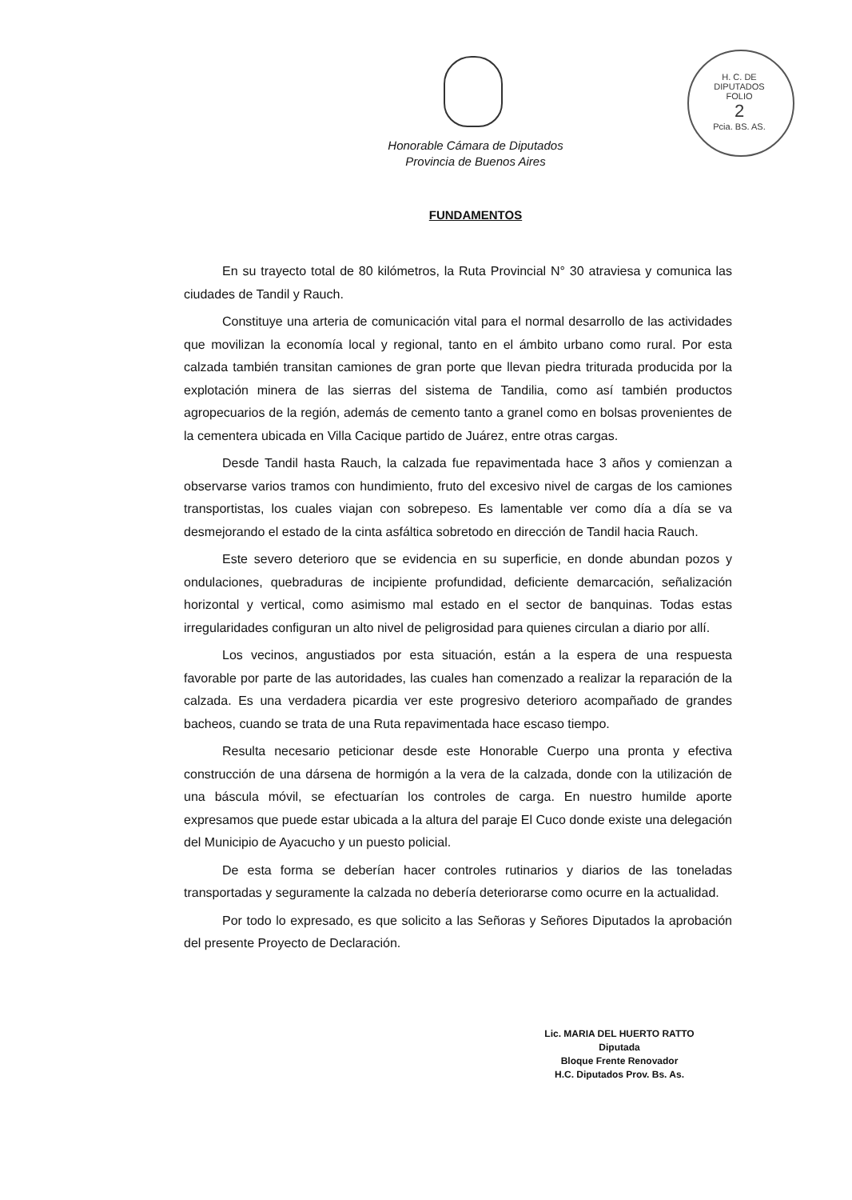H. C. DE DIPUTADOS
FOLIO
2
Pcia. BS. AS.
Honorable Cámara de Diputados
Provincia de Buenos Aires
FUNDAMENTOS
En su trayecto total de 80 kilómetros, la Ruta Provincial N° 30 atraviesa y comunica las ciudades de Tandil y Rauch.
Constituye una arteria de comunicación vital para el normal desarrollo de las actividades que movilizan la economía local y regional, tanto en el ámbito urbano como rural. Por esta calzada también transitan camiones de gran porte que llevan piedra triturada producida por la explotación minera de las sierras del sistema de Tandilia, como así también productos agropecuarios de la región, además de cemento tanto a granel como en bolsas provenientes de la cementera ubicada en Villa Cacique partido de Juárez, entre otras cargas.
Desde Tandil hasta Rauch, la calzada fue repavimentada hace 3 años y comienzan a observarse varios tramos con hundimiento, fruto del excesivo nivel de cargas de los camiones transportistas, los cuales viajan con sobrepeso. Es lamentable ver como día a día se va desmejorando el estado de la cinta asfáltica sobretodo en dirección de Tandil hacia Rauch.
Este severo deterioro que se evidencia en su superficie, en donde abundan pozos y ondulaciones, quebraduras de incipiente profundidad, deficiente demarcación, señalización horizontal y vertical, como asimismo mal estado en el sector de banquinas. Todas estas irregularidades configuran un alto nivel de peligrosidad para quienes circulan a diario por allí.
Los vecinos, angustiados por esta situación, están a la espera de una respuesta favorable por parte de las autoridades, las cuales han comenzado a realizar la reparación de la calzada. Es una verdadera picardia ver este progresivo deterioro acompañado de grandes bacheos, cuando se trata de una Ruta repavimentada hace escaso tiempo.
Resulta necesario peticionar desde este Honorable Cuerpo una pronta y efectiva construcción de una dársena de hormigón a la vera de la calzada, donde con la utilización de una báscula móvil, se efectuarían los controles de carga. En nuestro humilde aporte expresamos que puede estar ubicada a la altura del paraje El Cuco donde existe una delegación del Municipio de Ayacucho y un puesto policial.
De esta forma se deberían hacer controles rutinarios y diarios de las toneladas transportadas y seguramente la calzada no debería deteriorarse como ocurre en la actualidad.
Por todo lo expresado, es que solicito a las Señoras y Señores Diputados la aprobación del presente Proyecto de Declaración.
Lic. MARIA DEL HUERTO RATTO
Diputada
Bloque Frente Renovador
H.C. Diputados Prov. Bs. As.